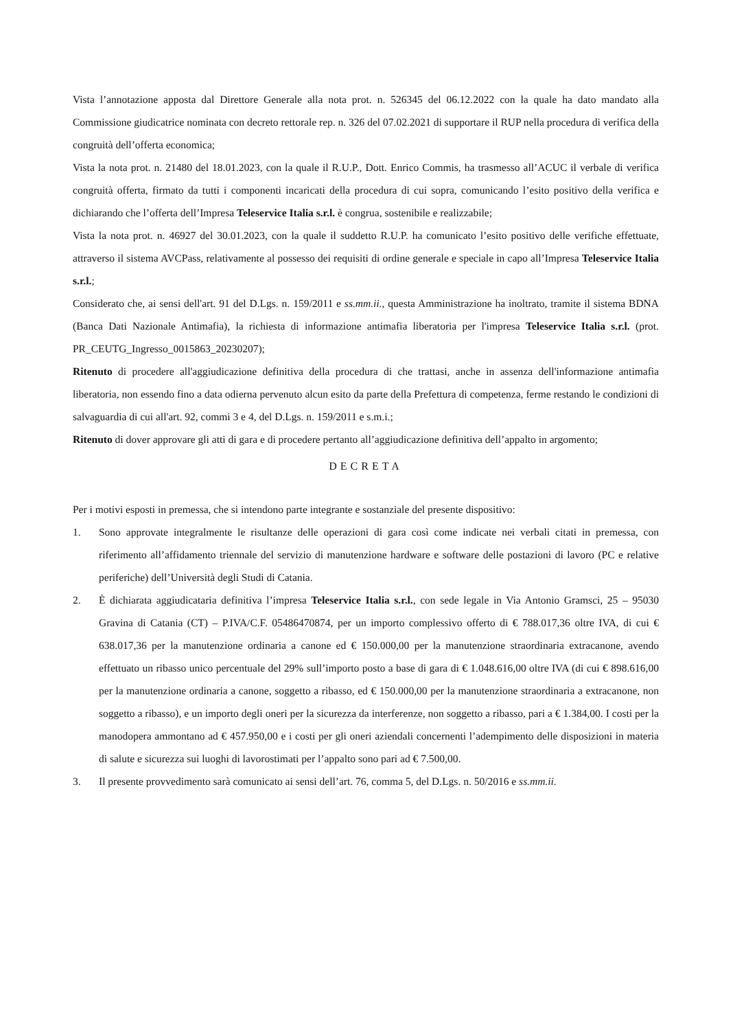Vista l’annotazione apposta dal Direttore Generale alla nota prot. n. 526345 del 06.12.2022 con la quale ha dato mandato alla Commissione giudicatrice nominata con decreto rettorale rep. n. 326 del 07.02.2021 di supportare il RUP nella procedura di verifica della congruità dell’offerta economica;
Vista la nota prot. n. 21480 del 18.01.2023, con la quale il R.U.P., Dott. Enrico Commis, ha trasmesso all’ACUC il verbale di verifica congruità offerta, firmato da tutti i componenti incaricati della procedura di cui sopra, comunicando l’esito positivo della verifica e dichiarando che l’offerta dell’Impresa Teleservice Italia s.r.l. è congrua, sostenibile e realizzabile;
Vista la nota prot. n. 46927 del 30.01.2023, con la quale il suddetto R.U.P. ha comunicato l’esito positivo delle verifiche effettuate, attraverso il sistema AVCPass, relativamente al possesso dei requisiti di ordine generale e speciale in capo all’Impresa Teleservice Italia s.r.l.;
Considerato che, ai sensi dell'art. 91 del D.Lgs. n. 159/2011 e ss.mm.ii., questa Amministrazione ha inoltrato, tramite il sistema BDNA (Banca Dati Nazionale Antimafia), la richiesta di informazione antimafia liberatoria per l'impresa Teleservice Italia s.r.l. (prot. PR_CEUTG_Ingresso_0015863_20230207);
Ritenuto di procedere all'aggiudicazione definitiva della procedura di che trattasi, anche in assenza dell'informazione antimafia liberatoria, non essendo fino a data odierna pervenuto alcun esito da parte della Prefettura di competenza, ferme restando le condizioni di salvaguardia di cui all'art. 92, commi 3 e 4, del D.Lgs. n. 159/2011 e s.m.i.;
Ritenuto di dover approvare gli atti di gara e di procedere pertanto all’aggiudicazione definitiva dell’appalto in argomento;
DECRETA
Per i motivi esposti in premessa, che si intendono parte integrante e sostanziale del presente dispositivo:
1. Sono approvate integralmente le risultanze delle operazioni di gara così come indicate nei verbali citati in premessa, con riferimento all’affidamento triennale del servizio di manutenzione hardware e software delle postazioni di lavoro (PC e relative periferiche) dell’Università degli Studi di Catania.
2. È dichiarata aggiudicataria definitiva l’impresa Teleservice Italia s.r.l., con sede legale in Via Antonio Gramsci, 25 – 95030 Gravina di Catania (CT) – P.IVA/C.F. 05486470874, per un importo complessivo offerto di € 788.017,36 oltre IVA, di cui € 638.017,36 per la manutenzione ordinaria a canone ed € 150.000,00 per la manutenzione straordinaria extracanone, avendo effettuato un ribasso unico percentuale del 29% sull’importo posto a base di gara di € 1.048.616,00 oltre IVA (di cui € 898.616,00 per la manutenzione ordinaria a canone, soggetto a ribasso, ed € 150.000,00 per la manutenzione straordinaria a extracanone, non soggetto a ribasso), e un importo degli oneri per la sicurezza da interferenze, non soggetto a ribasso, pari a € 1.384,00. I costi per la manodopera ammontano ad € 457.950,00 e i costi per gli oneri aziendali concernenti l’adempimento delle disposizioni in materia di salute e sicurezza sui luoghi di lavorostimati per l’appalto sono pari ad € 7.500,00.
3. Il presente provvedimento sarà comunicato ai sensi dell’art. 76, comma 5, del D.Lgs. n. 50/2016 e ss.mm.ii.